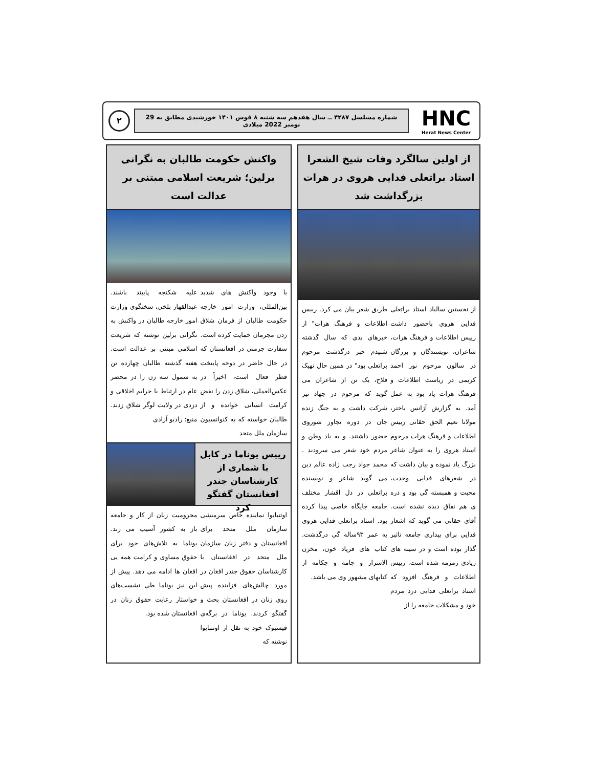HNC
Herat News Center
شماره مسلسل ۴۲۸۷ ــ سال هفدهم سه شنبه ۸ قوس ۱۴۰۱ خورشیدی مطابق به 29 نومبر 2022 میلادی
۲
از اولین سالگرد وفات شیخ الشعرا استاد براتعلی فدایی هروی در هرات بزرگداشت شد
از نخستین سالیاد استاد براتعلی فدایی هروی باحضور داشت رییس اطلاعات و فرهنگ هرات، شاعران، نویسندگان و بزرگان در سالون مرحوم نور احمد کریمی در ریاست اطلاعات و فرهنگ هرات یاد بود به عمل آمد. به گزارش آژانس باختر، مولانا نعیم الحق حقانی رییس اطلاعات و فرهنگ هرات مرحوم استاد هروی را به عنوان شاعر بزرگ یاد نموده و بیان داشت که در شعرهای فدایی وحدت، محبت و همبسته گی بود و ذره ی هم نفاق دیده نشده است. آقای حقانی می گوید که اشعار فدایی برای بیداری جامعه تاثیر گذار بوده است و در سینه های زیادی زمزمه شده است. رییس اطلاعات و فرهنگ افزود که استاد براتعلی فدایی درد مردم خود و مشکلات جامعه را از
طریق شعر بیان می کرد. رییس اطلاعات و فرهنگ هرات" از خبرهای بدی که سال گذشته شنیدم خبر درگذشت مرحوم براتعلی بود" در همین حال نهیک فلاح، یک تن از شاعران می گوید که مرحوم در جهاد نیز شرکت داشت و به جنگ زنده جان در دوره تجاوز شوروی حضور داشتند. و به یاد وطن و مردم خود شعر می سرودند . محمد جواد رجب زاده عالم دین می گوید شاعر و نویسنده براتعلی در دل اقشار مختلف جامعه جایگاه خاصی پیدا کرده بود. استاد براتعلی فدایی هروی به عمر ۹۳ساله گی درگذشت. کتاب های فریاد خون، مخزن الاسرار و چامه و چکامه از کتابهای مشهور وی می باشد.
واکنش حکومت طالبان به نگرانی برلین؛ شریعت اسلامی مبتنی بر عدالت است
با وجود واکنش های شدید بین‌المللی، وزارت امور خارجه حکومت طالبان از فرمان شلاق زدن مجرمان حمایت کرده است. سفارت جرمنی در افغانستان که در حال حاضر در دوحه پایتخت قطر فعال است، اخیراً در عکس‌العملی، شلاق زدن را نقض کرامت انسانی خوانده و از طالبان خواسته که به کنوانسیون سازمان ملل متحد
علیه شکنجه پایبند باشند. عبدالقهار بلخی، سخنگوی وزارت امور خارجه طالبان در واکنش به نگرانی برلین نوشته که شریعت اسلامی مبتنی بر عدالت است. هفته گذشته طالبان چهارده تن به شمول سه زن را در محضر عام در ارتباط با جرایم اخلاقی و دزدی در ولایت لوگر شلاق زدند. منبع: رادیو آزادی
رییس یوناما در کابل با شماری از کارشناسان جندر افغانستان گفتگو کرد
اوتنبایوا نماینده خاص سرمنشی سازمان ملل متحد برای افغانستان و دفتر زنان سازمان ملل متحد در افغانستان با کارشناسان حقوق جندر افغان در مورد چالش‌های فزاینده پیش روی زنان در افغانستان بحث و گفتگو کردند. یوناما در برگه‌ی فیسبوک خود به نقل از اوتنبایوا نوشته که
محرومیت زنان از کار و جامعه باز به کشور آسیب می زند. یوناما به تلاش‌های خود برای حقوق مساوی و کرامت همه یی افغان ها ادامه می دهد. پیش از این نیز یوناما طی نشست‌های خواستار رعایت حقوق زنان در افغانستان شده بود.